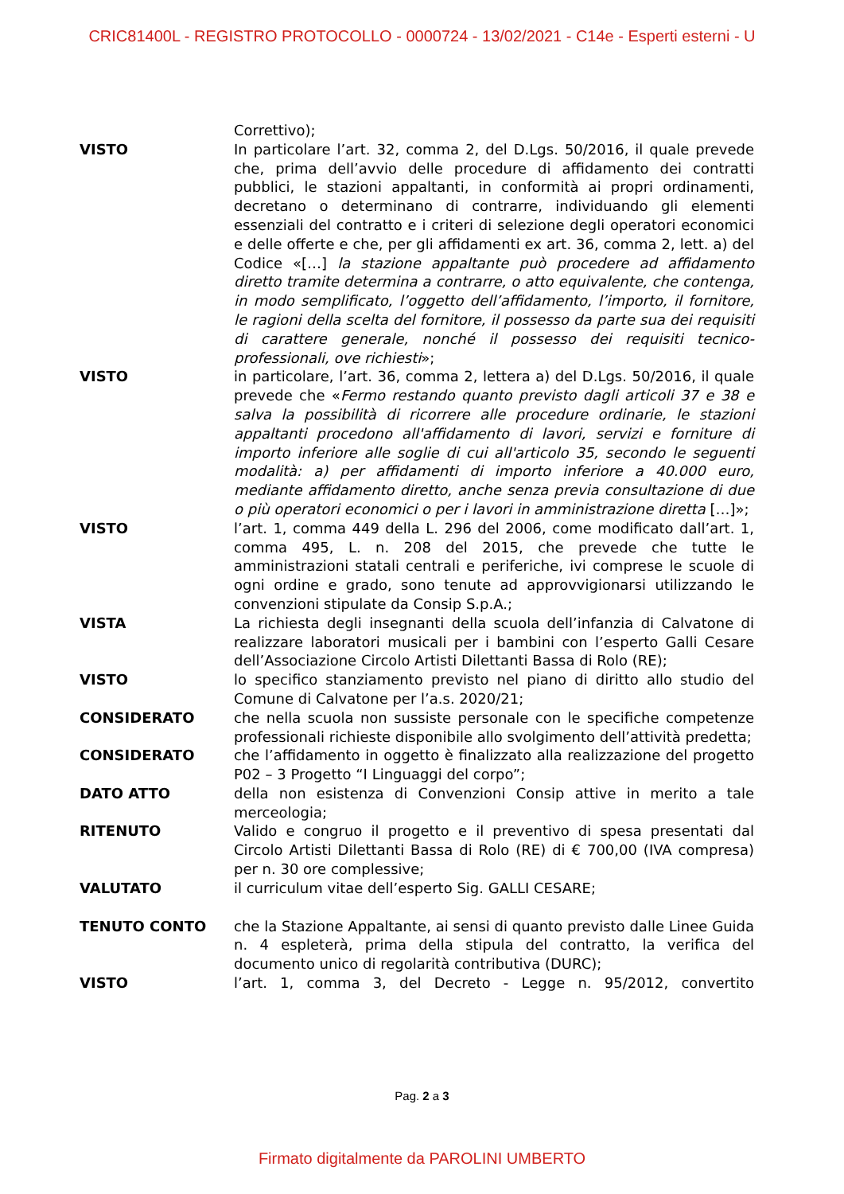CRIC81400L - REGISTRO PROTOCOLLO - 0000724 - 13/02/2021 - C14e - Esperti esterni - U
Correttivo);
VISTO In particolare l’art. 32, comma 2, del D.Lgs. 50/2016, il quale prevede che, prima dell’avvio delle procedure di affidamento dei contratti pubblici, le stazioni appaltanti, in conformità ai propri ordinamenti, decretano o determinano di contrarre, individuando gli elementi essenziali del contratto e i criteri di selezione degli operatori economici e delle offerte e che, per gli affidamenti ex art. 36, comma 2, lett. a) del Codice «[…] la stazione appaltante può procedere ad affidamento diretto tramite determina a contrarre, o atto equivalente, che contenga, in modo semplificato, l’oggetto dell’affidamento, l’importo, il fornitore, le ragioni della scelta del fornitore, il possesso da parte sua dei requisiti di carattere generale, nonché il possesso dei requisiti tecnico-professionali, ove richiesti»;
VISTO in particolare, l’art. 36, comma 2, lettera a) del D.Lgs. 50/2016, il quale prevede che «Fermo restando quanto previsto dagli articoli 37 e 38 e salva la possibilità di ricorrere alle procedure ordinarie, le stazioni appaltanti procedono all'affidamento di lavori, servizi e forniture di importo inferiore alle soglie di cui all'articolo 35, secondo le seguenti modalità: a) per affidamenti di importo inferiore a 40.000 euro, mediante affidamento diretto, anche senza previa consultazione di due o più operatori economici o per i lavori in amministrazione diretta […]»;
VISTO l’art. 1, comma 449 della L. 296 del 2006, come modificato dall’art. 1, comma 495, L. n. 208 del 2015, che prevede che tutte le amministrazioni statali centrali e periferiche, ivi comprese le scuole di ogni ordine e grado, sono tenute ad approvvigionarsi utilizzando le convenzioni stipulate da Consip S.p.A.;
VISTA La richiesta degli insegnanti della scuola dell’infanzia di Calvatone di realizzare laboratori musicali per i bambini con l’esperto Galli Cesare dell’Associazione Circolo Artisti Dilettanti Bassa di Rolo (RE);
VISTO lo specifico stanziamento previsto nel piano di diritto allo studio del Comune di Calvatone per l’a.s. 2020/21;
CONSIDERATO che nella scuola non sussiste personale con le specifiche competenze professionali richieste disponibile allo svolgimento dell’attività predetta;
CONSIDERATO che l’affidamento in oggetto è finalizzato alla realizzazione del progetto P02 – 3 Progetto “I Linguaggi del corpo”;
DATO ATTO della non esistenza di Convenzioni Consip attive in merito a tale merceologia;
RITENUTO Valido e congruo il progetto e il preventivo di spesa presentati dal Circolo Artisti Dilettanti Bassa di Rolo (RE) di € 700,00 (IVA compresa) per n. 30 ore complessive;
VALUTATO il curriculum vitae dell’esperto Sig. GALLI CESARE;
TENUTO CONTO che la Stazione Appaltante, ai sensi di quanto previsto dalle Linee Guida n. 4 espleterà, prima della stipula del contratto, la verifica del documento unico di regolarità contributiva (DURC);
VISTO l’art. 1, comma 3, del Decreto - Legge n. 95/2012, convertito
Pag. 2 a 3
Firmato digitalmente da PAROLINI UMBERTO